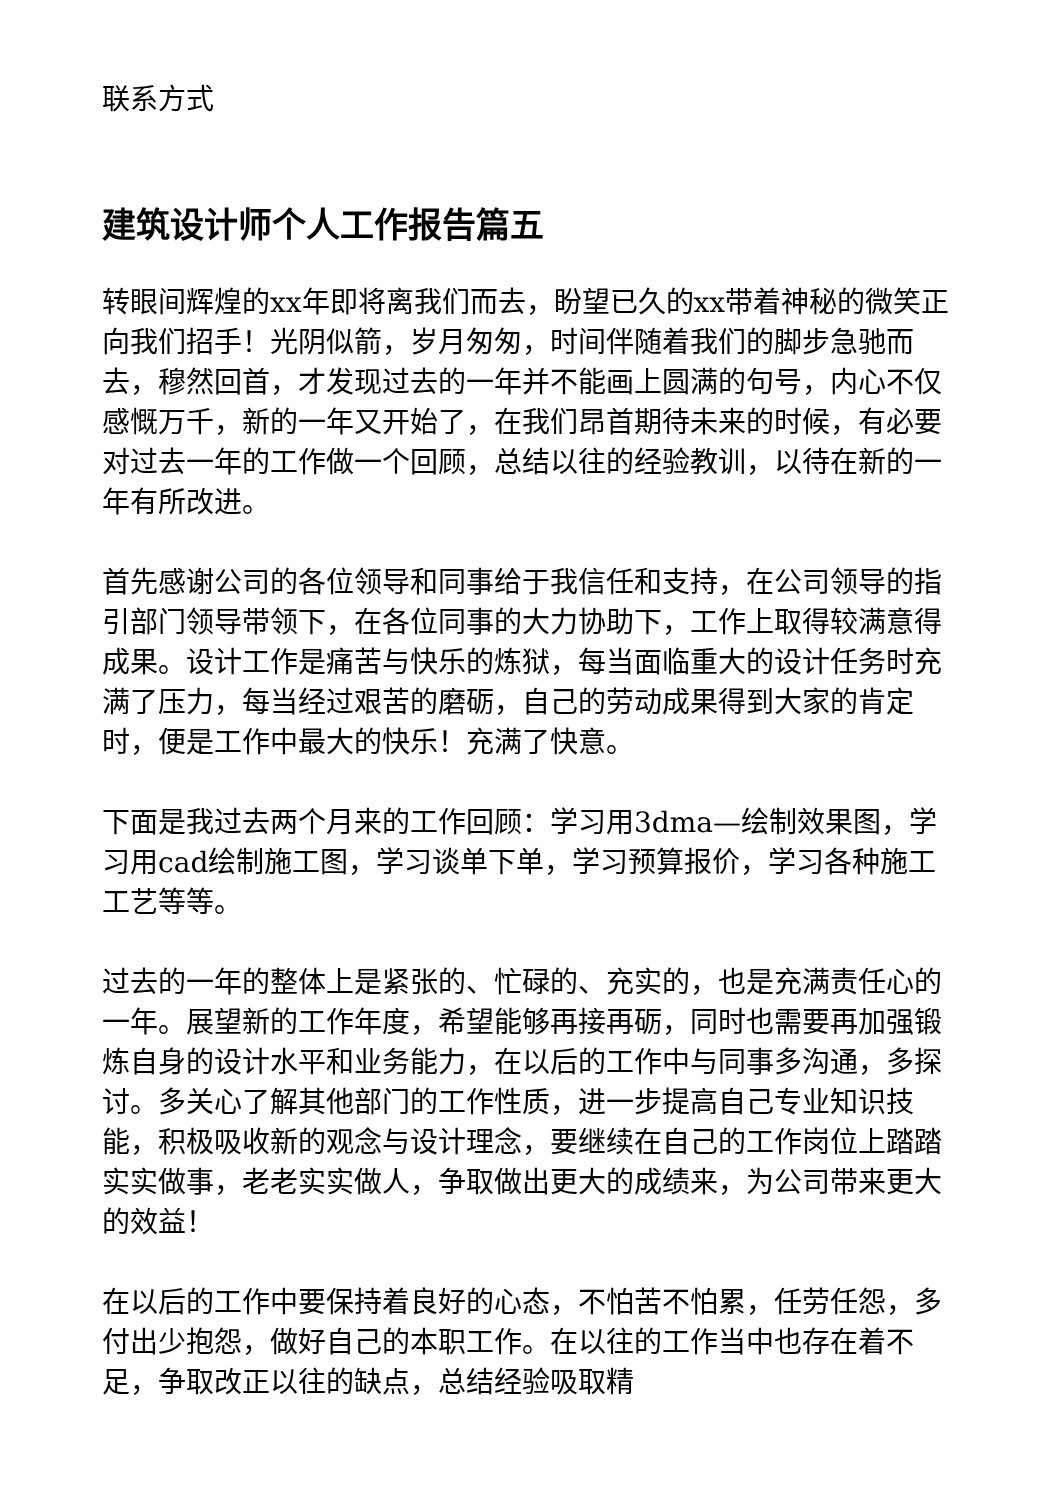联系方式
建筑设计师个人工作报告篇五
转眼间辉煌的xx年即将离我们而去，盼望已久的xx带着神秘的微笑正向我们招手！光阴似箭，岁月匆匆，时间伴随着我们的脚步急驰而去，穆然回首，才发现过去的一年并不能画上圆满的句号，内心不仅感慨万千，新的一年又开始了，在我们昂首期待未来的时候，有必要对过去一年的工作做一个回顾，总结以往的经验教训，以待在新的一年有所改进。
首先感谢公司的各位领导和同事给于我信任和支持，在公司领导的指引部门领导带领下，在各位同事的大力协助下，工作上取得较满意得成果。设计工作是痛苦与快乐的炼狱，每当面临重大的设计任务时充满了压力，每当经过艰苦的磨砺，自己的劳动成果得到大家的肯定时，便是工作中最大的快乐！充满了快意。
下面是我过去两个月来的工作回顾：学习用3dma—绘制效果图，学习用cad绘制施工图，学习谈单下单，学习预算报价，学习各种施工工艺等等。
过去的一年的整体上是紧张的、忙碌的、充实的，也是充满责任心的一年。展望新的工作年度，希望能够再接再砺，同时也需要再加强锻炼自身的设计水平和业务能力，在以后的工作中与同事多沟通，多探讨。多关心了解其他部门的工作性质，进一步提高自己专业知识技能，积极吸收新的观念与设计理念，要继续在自己的工作岗位上踏踏实实做事，老老实实做人，争取做出更大的成绩来，为公司带来更大的效益！
在以后的工作中要保持着良好的心态，不怕苦不怕累，任劳任怨，多付出少抱怨，做好自己的本职工作。在以往的工作当中也存在着不足，争取改正以往的缺点，总结经验吸取精